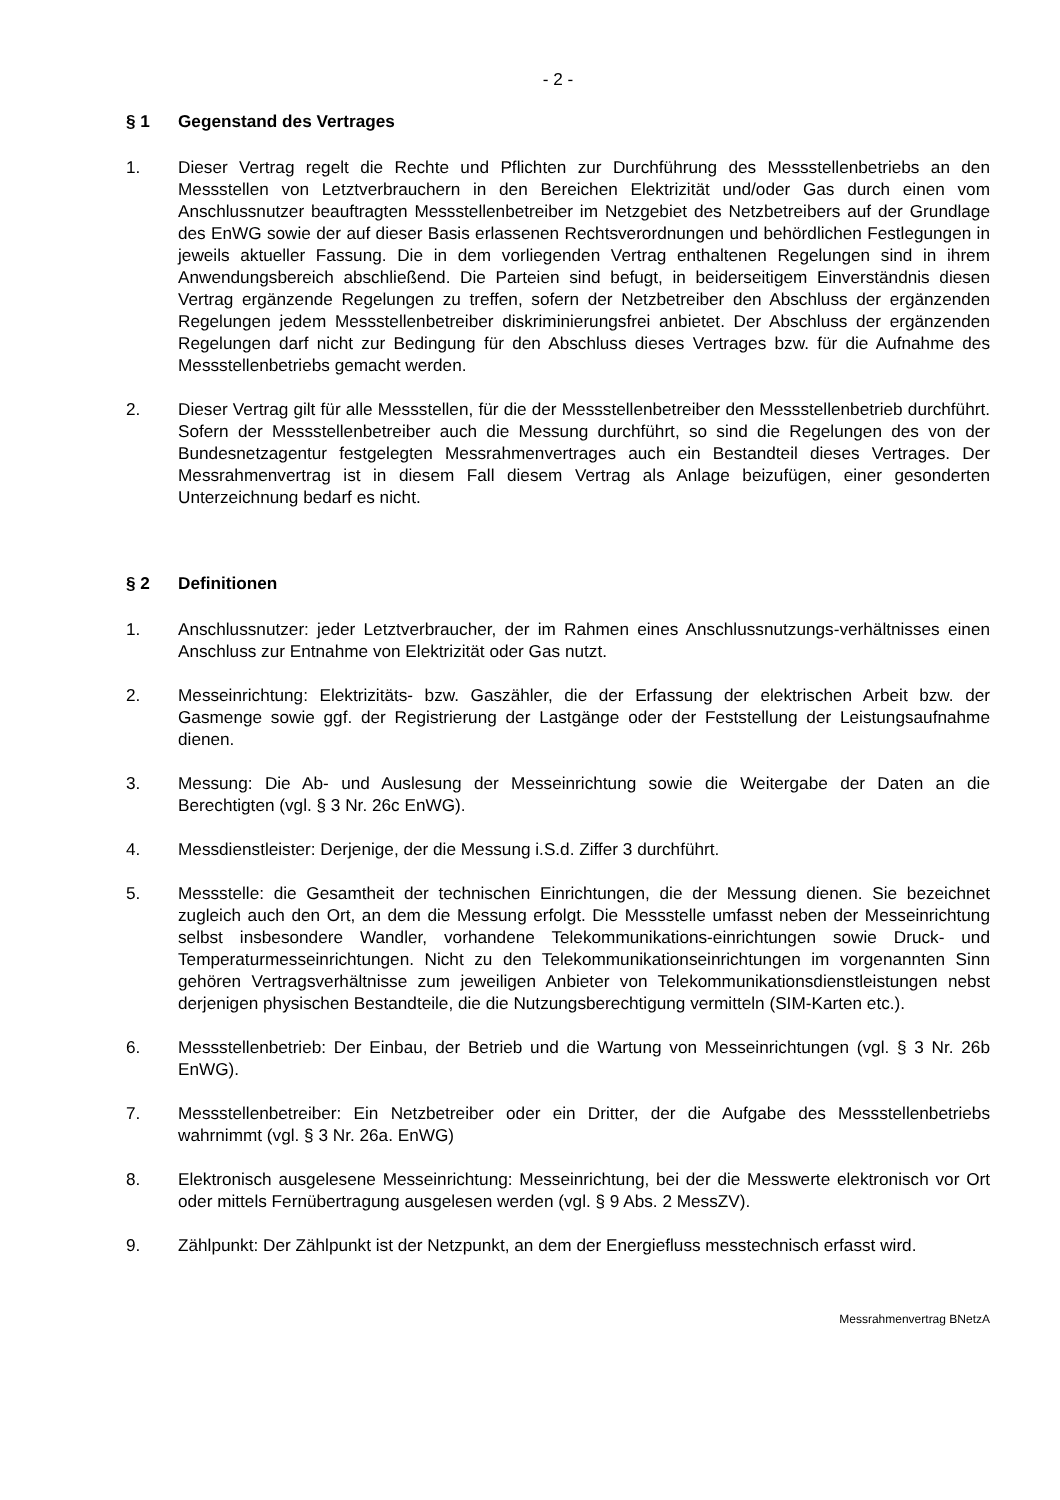- 2 -
§ 1 Gegenstand des Vertrages
1. Dieser Vertrag regelt die Rechte und Pflichten zur Durchführung des Messstellenbetriebs an den Messstellen von Letztverbrauchern in den Bereichen Elektrizität und/oder Gas durch einen vom Anschlussnutzer beauftragten Messstellenbetreiber im Netzgebiet des Netzbetreibers auf der Grundlage des EnWG sowie der auf dieser Basis erlassenen Rechtsverordnungen und behördlichen Festlegungen in jeweils aktueller Fassung. Die in dem vorliegenden Vertrag enthaltenen Regelungen sind in ihrem Anwendungsbereich abschließend. Die Parteien sind befugt, in beiderseitigem Einverständnis diesen Vertrag ergänzende Regelungen zu treffen, sofern der Netzbetreiber den Abschluss der ergänzenden Regelungen jedem Messstellenbetreiber diskriminierungsfrei anbietet. Der Abschluss der ergänzenden Regelungen darf nicht zur Bedingung für den Abschluss dieses Vertrages bzw. für die Aufnahme des Messstellenbetriebs gemacht werden.
2. Dieser Vertrag gilt für alle Messstellen, für die der Messstellenbetreiber den Messstellenbetrieb durchführt. Sofern der Messstellenbetreiber auch die Messung durchführt, so sind die Regelungen des von der Bundesnetzagentur festgelegten Messrahmenvertrages auch ein Bestandteil dieses Vertrages. Der Messrahmenvertrag ist in diesem Fall diesem Vertrag als Anlage beizufügen, einer gesonderten Unterzeichnung bedarf es nicht.
§ 2 Definitionen
1. Anschlussnutzer: jeder Letztverbraucher, der im Rahmen eines Anschlussnutzungs-verhältnisses einen Anschluss zur Entnahme von Elektrizität oder Gas nutzt.
2. Messeinrichtung: Elektrizitäts- bzw. Gaszähler, die der Erfassung der elektrischen Arbeit bzw. der Gasmenge sowie ggf. der Registrierung der Lastgänge oder der Feststellung der Leistungsaufnahme dienen.
3. Messung: Die Ab- und Auslesung der Messeinrichtung sowie die Weitergabe der Daten an die Berechtigten (vgl. § 3 Nr. 26c EnWG).
4. Messdienstleister: Derjenige, der die Messung i.S.d. Ziffer 3 durchführt.
5. Messstelle: die Gesamtheit der technischen Einrichtungen, die der Messung dienen. Sie bezeichnet zugleich auch den Ort, an dem die Messung erfolgt. Die Messstelle umfasst neben der Messeinrichtung selbst insbesondere Wandler, vorhandene Telekommunikations-einrichtungen sowie Druck- und Temperaturmesseinrichtungen. Nicht zu den Telekommunikationseinrichtungen im vorgenannten Sinn gehören Vertragsverhältnisse zum jeweiligen Anbieter von Telekommunikationsdienstleistungen nebst derjenigen physischen Bestandteile, die die Nutzungsberechtigung vermitteln (SIM-Karten etc.).
6. Messstellenbetrieb: Der Einbau, der Betrieb und die Wartung von Messeinrichtungen (vgl. § 3 Nr. 26b EnWG).
7. Messstellenbetreiber: Ein Netzbetreiber oder ein Dritter, der die Aufgabe des Messstellenbetriebs wahrnimmt (vgl. § 3 Nr. 26a. EnWG)
8. Elektronisch ausgelesene Messeinrichtung: Messeinrichtung, bei der die Messwerte elektronisch vor Ort oder mittels Fernübertragung ausgelesen werden (vgl. § 9 Abs. 2 MessZV).
9. Zählpunkt: Der Zählpunkt ist der Netzpunkt, an dem der Energiefluss messtechnisch erfasst wird.
Messrahmenvertrag BNetzA